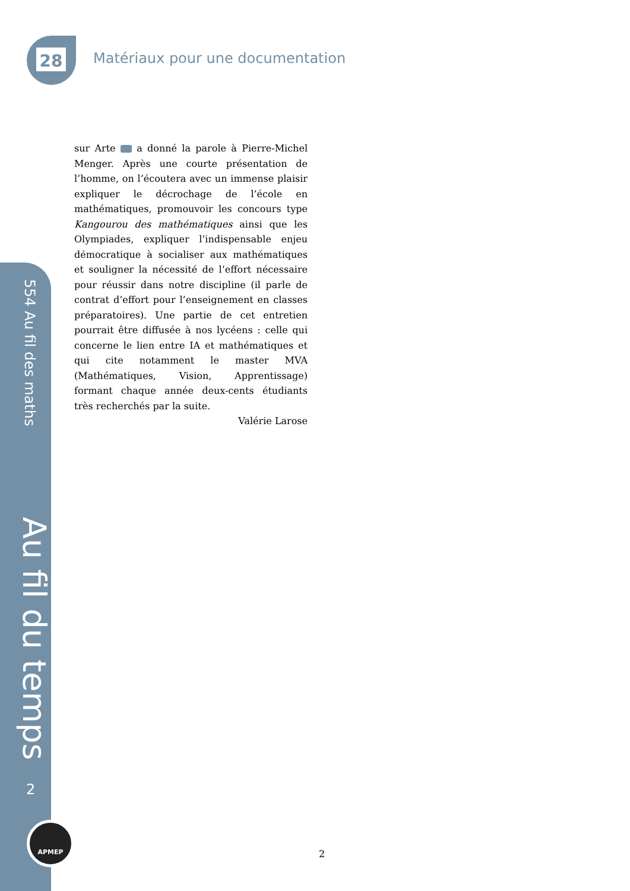28
Matériaux pour une documentation
554 Au fil des maths
Au fil du temps
2
APMEP
sur Arte a donné la parole à Pierre-Michel Menger. Après une courte présentation de l’homme, on l’écoutera avec un immense plaisir expliquer le décrochage de l’école en mathématiques, promouvoir les concours type Kangourou des mathématiques ainsi que les Olympiades, expliquer l’indispensable enjeu démocratique à socialiser aux mathématiques et souligner la nécessité de l’effort nécessaire pour réussir dans notre discipline (il parle de contrat d’effort pour l’enseignement en classes préparatoires). Une partie de cet entretien pourrait être diffusée à nos lycéens : celle qui concerne le lien entre IA et mathématiques et qui cite notamment le master MVA (Mathématiques, Vision, Apprentissage) formant chaque année deux-cents étudiants très recherchés par la suite.
Valérie Larose
2